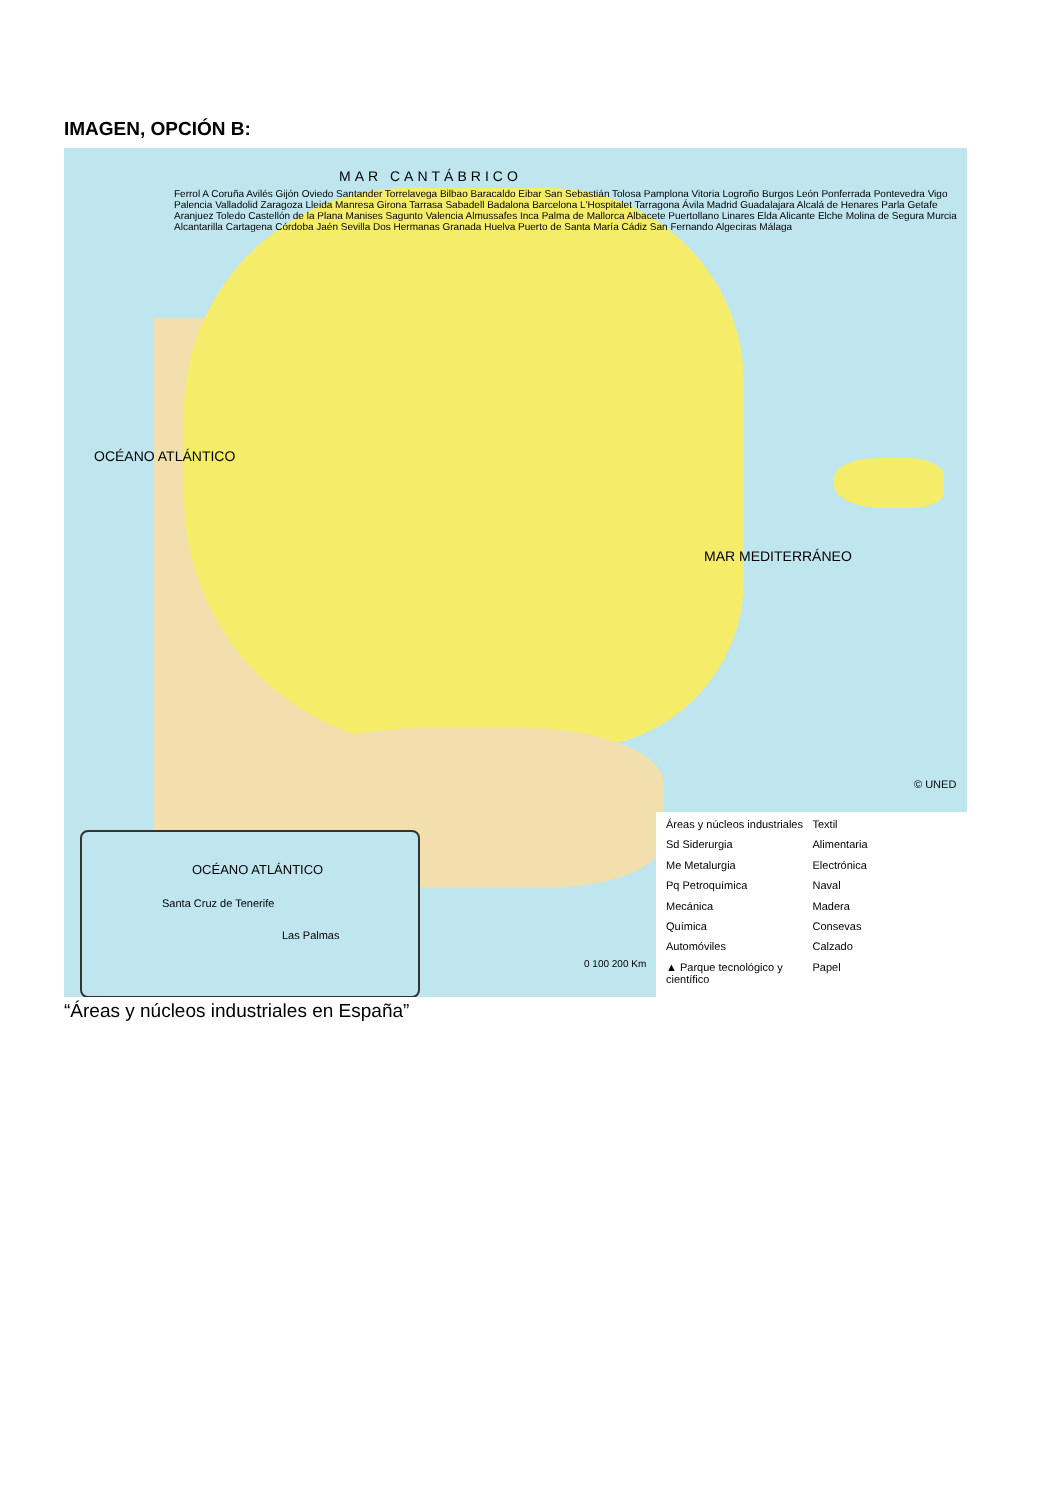IMAGEN, OPCIÓN B:
MAR CANTÁBRICO
OCÉANO ATLÁNTICO
MAR MEDITERRÁNEO
© UNED
0 100 200 Km
Ferrol A Coruña Avilés Gijón Oviedo Santander Torrelavega Bilbao Baracaldo Eibar San Sebastián Tolosa Pamplona Vitoria Logroño Burgos León Ponferrada Pontevedra Vigo Palencia Valladolid Zaragoza Lleida Manresa Girona Tarrasa Sabadell Badalona Barcelona L'Hospitalet Tarragona Ávila Madrid Guadalajara Alcalá de Henares Parla Getafe Aranjuez Toledo Castellón de la Plana Manises Sagunto Valencia Almussafes Inca Palma de Mallorca Albacete Puertollano Linares Elda Alicante Elche Molina de Segura Murcia Alcantarilla Cartagena Córdoba Jaén Sevilla Dos Hermanas Granada Huelva Puerto de Santa María Cádiz San Fernando Algeciras Málaga
OCÉANO ATLÁNTICO
Santa Cruz de Tenerife
Las Palmas
Áreas y núcleos industriales
Textil
Sd Siderurgia
Alimentaria
Me Metalurgia
Electrónica
Pq Petroquímica
Naval
Mecánica
Madera
Química
Consevas
Automóviles
Calzado
▲ Parque tecnológico y científico
Papel
“Áreas y núcleos industriales en España”